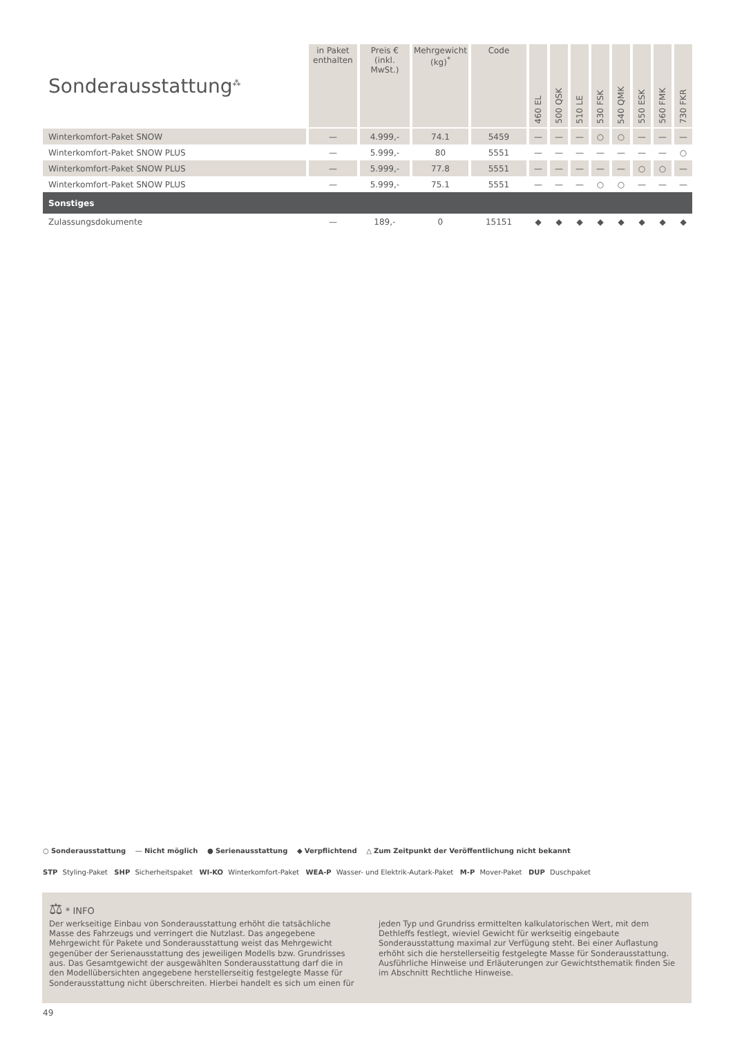| Sonderausstattung<sup>⁂</sup> | in Paket enthalten | Preis € (inkl. MwSt.) | Mehrgewicht (kg)<sup>*</sup> | Code | 460 EL | 500 QSK | 510 LE | 530 FSK | 540 QMK | 550 ESK | 560 FMK | 730 FKR |
| --- | --- | --- | --- | --- | --- | --- | --- | --- | --- | --- | --- | --- |
| Winterkomfort-Paket SNOW | — | 4.999,- | 74.1 | 5459 | — | — | — | ○ | ○ | — | — | — |
| Winterkomfort-Paket SNOW PLUS | — | 5.999,- | 80 | 5551 | — | — | — | — | — | — | — | ○ |
| Winterkomfort-Paket SNOW PLUS | — | 5.999,- | 77.8 | 5551 | — | — | — | — | — | ○ | ○ | — |
| Winterkomfort-Paket SNOW PLUS | — | 5.999,- | 75.1 | 5551 | — | — | — | ○ | ○ | — | — | — |
| Sonstiges | | | | | | | | | | | | |
| Zulassungsdokumente | — | 189,- | 0 | 15151 | ◆ | ◆ | ◆ | ◆ | ◆ | ◆ | ◆ | ◆ |
○ Sonderausstattung — Nicht möglich ● Serienausstattung ◆ Verpflichtend △ Zum Zeitpunkt der Veröffentlichung nicht bekannt
STP Styling-Paket SHP Sicherheitspaket WI-KO Winterkomfort-Paket WEA-P Wasser- und Elektrik-Autark-Paket M-P Mover-Paket DUP Duschpaket
⚖ * INFO
Der werkseitige Einbau von Sonderausstattung erhöht die tatsächliche Masse des Fahrzeugs und verringert die Nutzlast. Das angegebene Mehrgewicht für Pakete und Sonderausstattung weist das Mehrgewicht gegenüber der Serienausstattung des jeweiligen Modells bzw. Grundrisses aus. Das Gesamtgewicht der ausgewählten Sonderausstattung darf die in den Modellübersichten angegebene herstellerseitig festgelegte Masse für Sonderausstattung nicht überschreiten. Hierbei handelt es sich um einen für jeden Typ und Grundriss ermittelten kalkulatorischen Wert, mit dem Dethleffs festlegt, wieviel Gewicht für werkseitig eingebaute Sonderausstattung maximal zur Verfügung steht. Bei einer Auflastung erhöht sich die herstellerseitig festgelegte Masse für Sonderausstattung. Ausführliche Hinweise und Erläuterungen zur Gewichtsthematik finden Sie im Abschnitt Rechtliche Hinweise.
49